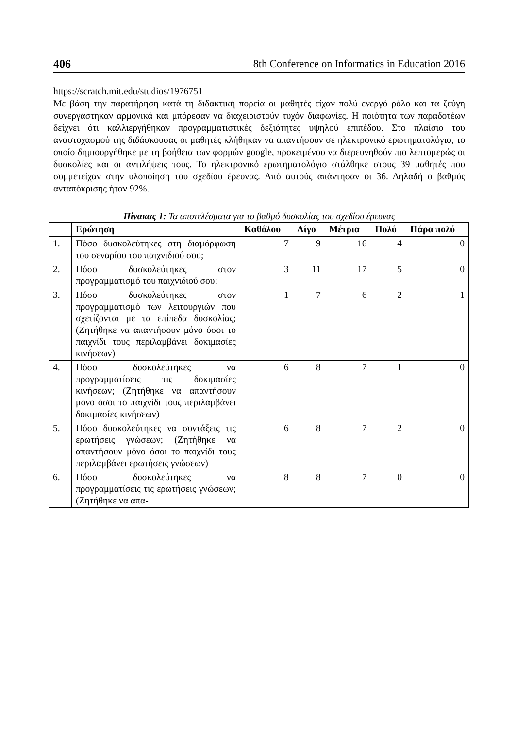406 8th Conference on Informatics in Education 2016
https://scratch.mit.edu/studios/1976751
Με βάση την παρατήρηση κατά τη διδακτική πορεία οι μαθητές είχαν πολύ ενεργό ρόλο και τα ζεύγη συνεργάστηκαν αρμονικά και μπόρεσαν να διαχειριστούν τυχόν διαφωνίες. Η ποιότητα των παραδοτέων δείχνει ότι καλλιεργήθηκαν προγραμματιστικές δεξιότητες υψηλού επιπέδου. Στο πλαίσιο του αναστοχασμού της διδάσκουσας οι μαθητές κλήθηκαν να απαντήσουν σε ηλεκτρονικό ερωτηματολόγιο, το οποίο δημιουργήθηκε με τη βοήθεια των φορμών google, προκειμένου να διερευνηθούν πιο λεπτομερώς οι δυσκολίες και οι αντιλήψεις τους. Το ηλεκτρονικό ερωτηματολόγιο στάλθηκε στους 39 μαθητές που συμμετείχαν στην υλοποίηση του σχεδίου έρευνας. Από αυτούς απάντησαν οι 36. Δηλαδή ο βαθμός ανταπόκρισης ήταν 92%.
Πίνακας 1: Τα αποτελέσματα για το βαθμό δυσκολίας του σχεδίου έρευνας
| | Ερώτηση | Καθόλου | Λίγο | Μέτρια | Πολύ | Πάρα πολύ |
| --- | --- | --- | --- | --- | --- | --- |
| 1. | Πόσο δυσκολεύτηκες στη διαμόρφωση του σεναρίου του παιχνιδιού σου; | 7 | 9 | 16 | 4 | 0 |
| 2. | Πόσο δυσκολεύτηκες στον προγραμματισμό του παιχνιδιού σου; | 3 | 11 | 17 | 5 | 0 |
| 3. | Πόσο δυσκολεύτηκες στον προγραμματισμό των λειτουργιών που σχετίζονται με τα επίπεδα δυσκολίας; (Ζητήθηκε να απαντήσουν μόνο όσοι το παιχνίδι τους περιλαμβάνει δοκιμασίες κινήσεων) | 1 | 7 | 6 | 2 | 1 |
| 4. | Πόσο δυσκολεύτηκες να προγραμματίσεις τις δοκιμασίες κινήσεων; (Ζητήθηκε να απαντήσουν μόνο όσοι το παιχνίδι τους περιλαμβάνει δοκιμασίες κινήσεων) | 6 | 8 | 7 | 1 | 0 |
| 5. | Πόσο δυσκολεύτηκες να συντάξεις τις ερωτήσεις γνώσεων; (Ζητήθηκε να απαντήσουν μόνο όσοι το παιχνίδι τους περιλαμβάνει ερωτήσεις γνώσεων) | 6 | 8 | 7 | 2 | 0 |
| 6. | Πόσο δυσκολεύτηκες να προγραμματίσεις τις ερωτήσεις γνώσεων; (Ζητήθηκε να απα- | 8 | 8 | 7 | 0 | 0 |